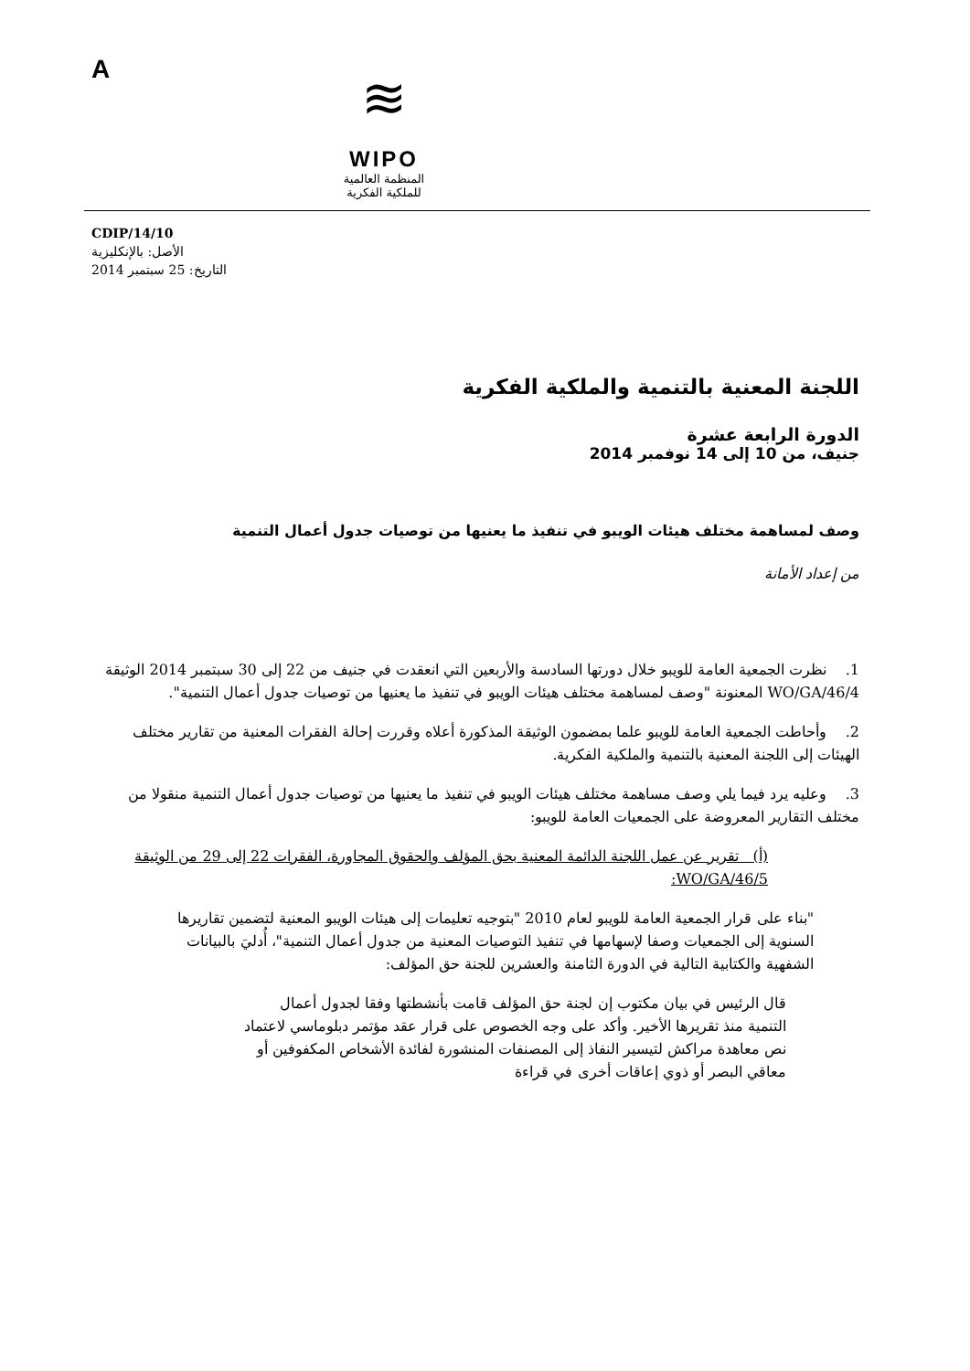A
≋
WIPO
المنظمة العالمية
للملكية الفكرية
CDIP/14/10
الأصل: بالإنكليزية
التاريخ: 25 سبتمبر 2014
اللجنة المعنية بالتنمية والملكية الفكرية
الدورة الرابعة عشرة
جنيف، من 10 إلى 14 نوفمبر 2014
وصف لمساهمة مختلف هيئات الويبو في تنفيذ ما يعنيها من توصيات جدول أعمال التنمية
من إعداد الأمانة
1. نظرت الجمعية العامة للويبو خلال دورتها السادسة والأربعين التي انعقدت في جنيف من 22 إلى 30 سبتمبر 2014 الوثيقة WO/GA/46/4 المعنونة "وصف لمساهمة مختلف هيئات الويبو في تنفيذ ما يعنيها من توصيات جدول أعمال التنمية".
2. وأحاطت الجمعية العامة للويبو علما بمضمون الوثيقة المذكورة أعلاه وقررت إحالة الفقرات المعنية من تقارير مختلف الهيئات إلى اللجنة المعنية بالتنمية والملكية الفكرية.
3. وعليه يرد فيما يلي وصف مساهمة مختلف هيئات الويبو في تنفيذ ما يعنيها من توصيات جدول أعمال التنمية منقولا من مختلف التقارير المعروضة على الجمعيات العامة للويبو:
(أ) تقرير عن عمل اللجنة الدائمة المعنية بحق المؤلف والحقوق المجاورة، الفقرات 22 إلى 29 من الوثيقة WO/GA/46/5:
"بناء على قرار الجمعية العامة للويبو لعام 2010 "بتوجيه تعليمات إلى هيئات الويبو المعنية لتضمين تقاريرها السنوية إلى الجمعيات وصفا لإسهامها في تنفيذ التوصيات المعنية من جدول أعمال التنمية"، أُدليَ بالبيانات الشفهية والكتابية التالية في الدورة الثامنة والعشرين للجنة حق المؤلف:
قال الرئيس في بيان مكتوب إن لجنة حق المؤلف قامت بأنشطتها وفقا لجدول أعمال التنمية منذ تقريرها الأخير. وأكد على وجه الخصوص على قرار عقد مؤتمر دبلوماسي لاعتماد نص معاهدة مراكش لتيسير النفاذ إلى المصنفات المنشورة لفائدة الأشخاص المكفوفين أو معاقي البصر أو ذوي إعاقات أخرى في قراءة